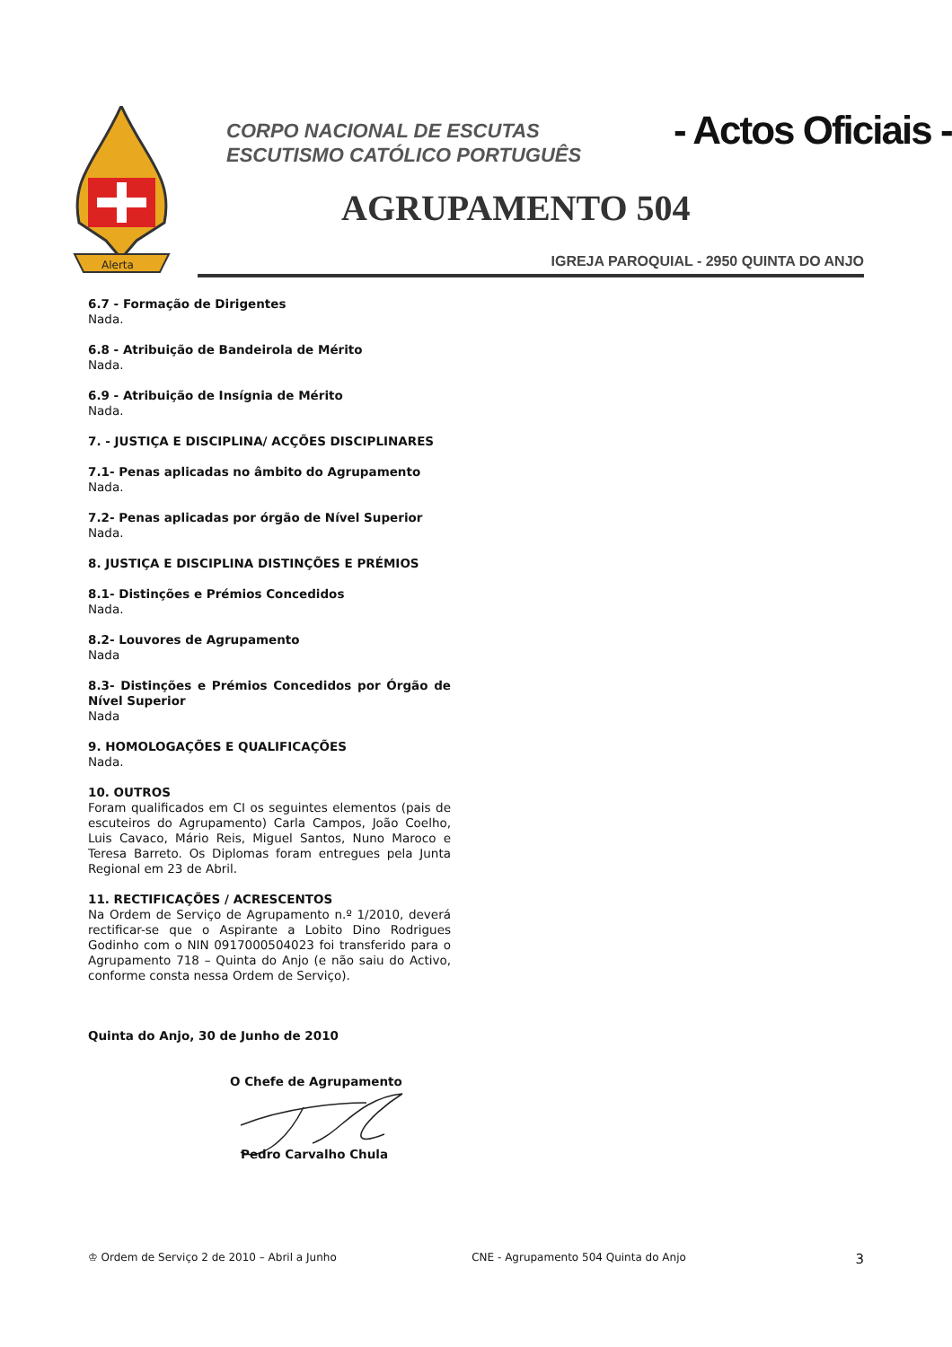Alerta
CORPO NACIONAL DE ESCUTAS
ESCUTISMO CATÓLICO PORTUGUÊS
- Actos Oficiais -
AGRUPAMENTO 504
IGREJA PAROQUIAL - 2950 QUINTA DO ANJO
6.7 - Formação de Dirigentes
Nada.
6.8 - Atribuição de Bandeirola de Mérito
Nada.
6.9 - Atribuição de Insígnia de Mérito
Nada.
7. - JUSTIÇA E DISCIPLINA/ ACÇÕES DISCIPLINARES
7.1- Penas aplicadas no âmbito do Agrupamento
Nada.
7.2- Penas aplicadas por órgão de Nível Superior
Nada.
8. JUSTIÇA E DISCIPLINA DISTINÇÕES E PRÉMIOS
8.1- Distinções e Prémios Concedidos
Nada.
8.2- Louvores de Agrupamento
Nada
8.3- Distinções e Prémios Concedidos por Órgão de Nível Superior
Nada
9. HOMOLOGAÇÕES E QUALIFICAÇÕES
Nada.
10. OUTROS
Foram qualificados em CI os seguintes elementos (pais de escuteiros do Agrupamento) Carla Campos, João Coelho, Luis Cavaco, Mário Reis, Miguel Santos, Nuno Maroco e Teresa Barreto. Os Diplomas foram entregues pela Junta Regional em 23 de Abril.
11. RECTIFICAÇÕES / ACRESCENTOS
Na Ordem de Serviço de Agrupamento n.º 1/2010, deverá rectificar-se que o Aspirante a Lobito Dino Rodrigues Godinho com o NIN 0917000504023 foi transferido para o Agrupamento 718 – Quinta do Anjo (e não saiu do Activo, conforme consta nessa Ordem de Serviço).
Quinta do Anjo, 30 de Junho de 2010
O Chefe de Agrupamento
Pedro Carvalho Chula
♔ Ordem de Serviço 2 de 2010 – Abril a Junho CNE - Agrupamento 504 Quinta do Anjo 3